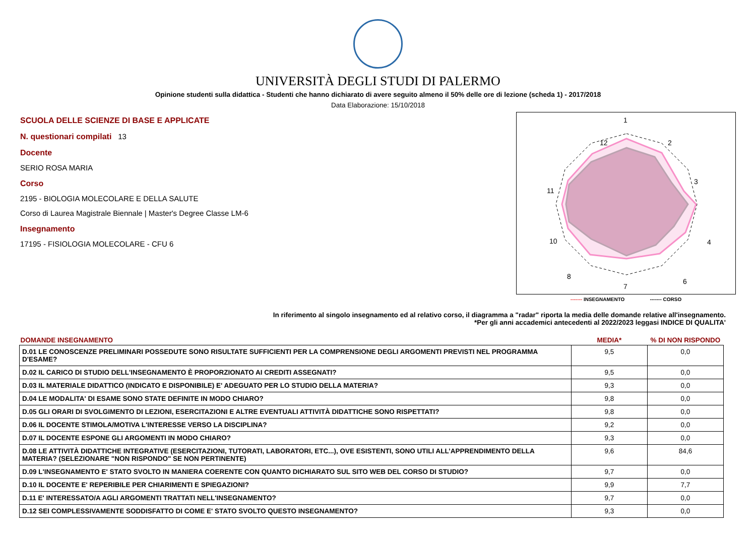UNIVERSITÀ DEGLI STUDI DI PALERMO
Opinione studenti sulla didattica - Studenti che hanno dichiarato di avere seguito almeno il 50% delle ore di lezione (scheda 1) - 2017/2018
Data Elaborazione: 15/10/2018
SCUOLA DELLE SCIENZE DI BASE E APPLICATE
N. questionari compilati 13
Docente
SERIO ROSA MARIA
Corso
2195 - BIOLOGIA MOLECOLARE E DELLA SALUTE
Corso di Laurea Magistrale Biennale | Master's Degree Classe LM-6
Insegnamento
17195 - FISIOLOGIA MOLECOLARE - CFU 6
1
2
3
4
6
7
8
11
12
10
------- INSEGNAMENTO ------- CORSO
In riferimento al singolo insegnamento ed al relativo corso, il diagramma a "radar" riporta la media delle domande relative all'insegnamento.
*Per gli anni accademici antecedenti al 2022/2023 leggasi INDICE DI QUALITA'
| DOMANDE INSEGNAMENTO | MEDIA* | % DI NON RISPONDO |
| --- | --- | --- |
| D.01 LE CONOSCENZE PRELIMINARI POSSEDUTE SONO RISULTATE SUFFICIENTI PER LA COMPRENSIONE DEGLI ARGOMENTI PREVISTI NEL PROGRAMMA D'ESAME? | 9,5 | 0,0 |
| D.02 IL CARICO DI STUDIO DELL'INSEGNAMENTO È PROPORZIONATO AI CREDITI ASSEGNATI? | 9,5 | 0,0 |
| D.03 IL MATERIALE DIDATTICO (INDICATO E DISPONIBILE) E' ADEGUATO PER LO STUDIO DELLA MATERIA? | 9,3 | 0,0 |
| D.04 LE MODALITA' DI ESAME SONO STATE DEFINITE IN MODO CHIARO? | 9,8 | 0,0 |
| D.05 GLI ORARI DI SVOLGIMENTO DI LEZIONI, ESERCITAZIONI E ALTRE EVENTUALI ATTIVITÀ DIDATTICHE SONO RISPETTATI? | 9,8 | 0,0 |
| D.06 IL DOCENTE STIMOLA/MOTIVA L'INTERESSE VERSO LA DISCIPLINA? | 9,2 | 0,0 |
| D.07 IL DOCENTE ESPONE GLI ARGOMENTI IN MODO CHIARO? | 9,3 | 0,0 |
| D.08 LE ATTIVITÀ DIDATTICHE INTEGRATIVE (ESERCITAZIONI, TUTORATI, LABORATORI, ETC...), OVE ESISTENTI, SONO UTILI ALL’APPRENDIMENTO DELLA MATERIA? (SELEZIONARE "NON RISPONDO" SE NON PERTINENTE) | 9,6 | 84,6 |
| D.09 L'INSEGNAMENTO E' STATO SVOLTO IN MANIERA COERENTE CON QUANTO DICHIARATO SUL SITO WEB DEL CORSO DI STUDIO? | 9,7 | 0,0 |
| D.10 IL DOCENTE E' REPERIBILE PER CHIARIMENTI E SPIEGAZIONI? | 9,9 | 7,7 |
| D.11 E' INTERESSATO/A AGLI ARGOMENTI TRATTATI NELL'INSEGNAMENTO? | 9,7 | 0,0 |
| D.12 SEI COMPLESSIVAMENTE SODDISFATTO DI COME E' STATO SVOLTO QUESTO INSEGNAMENTO? | 9,3 | 0,0 |